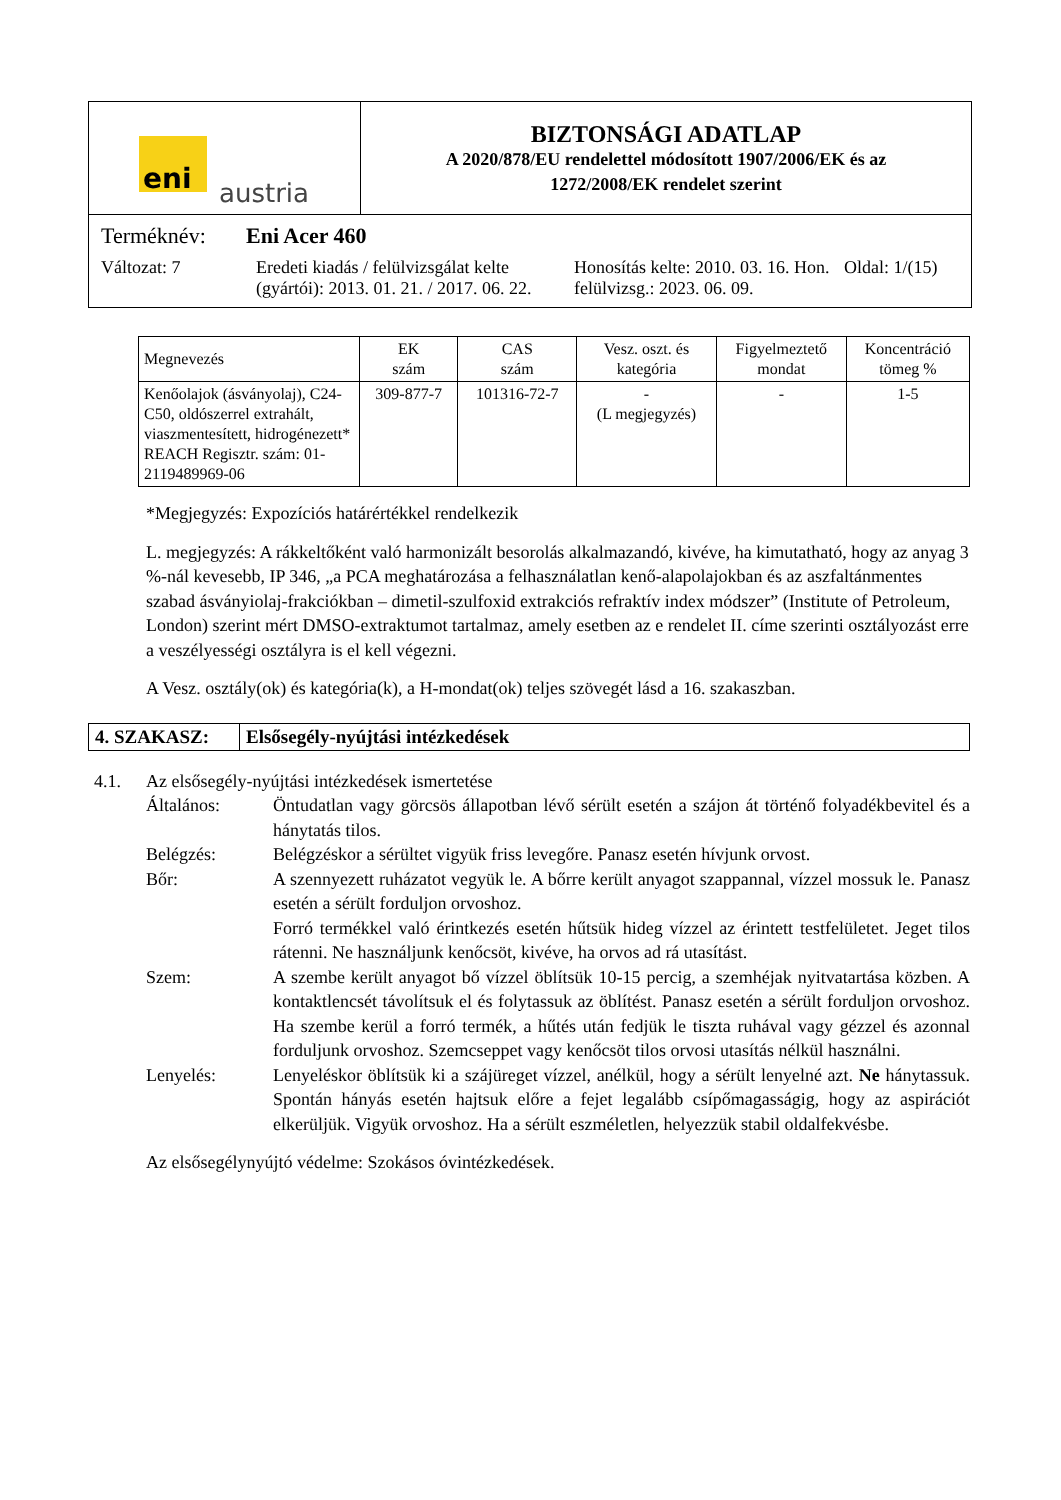eni austria
BIZTONSÁGI ADATLAP
A 2020/878/EU rendelettel módosított 1907/2006/EK és az
1272/2008/EK rendelet szerint
Terméknév: Eni Acer 460
Változat: 7 Eredeti kiadás / felülvizsgálat kelte (gyártói): 2013. 01. 21. / 2017. 06. 22. Honosítás kelte: 2010. 03. 16. Hon. felülvizsg.: 2023. 06. 09. Oldal: 1/(15)
| Megnevezés | EK szám | CAS szám | Vesz. oszt. és kategória | Figyelmeztető mondat | Koncentráció tömeg % |
| --- | --- | --- | --- | --- | --- |
| Kenőolajok (ásványolaj), C24-C50, oldószerrel extrahált, viaszmentesített, hidrogénezett* REACH Regisztr. szám: 01-2119489969-06 | 309-877-7 | 101316-72-7 | - (L megjegyzés) | - | 1-5 |
*Megjegyzés: Expozíciós határértékkel rendelkezik
L. megjegyzés: A rákkeltőként való harmonizált besorolás alkalmazandó, kivéve, ha kimutatható, hogy az anyag 3 %-nál kevesebb, IP 346, „a PCA meghatározása a felhasználatlan kenő-alapolajokban és az aszfaltánmentes szabad ásványiolaj-frakciókban – dimetil-szulfoxid extrakciós refraktív index módszer” (Institute of Petroleum, London) szerint mért DMSO-extraktumot tartalmaz, amely esetben az e rendelet II. címe szerinti osztályozást erre a veszélyességi osztályra is el kell végezni.
A Vesz. osztály(ok) és kategória(k), a H-mondat(ok) teljes szövegét lásd a 16. szakaszban.
4. SZAKASZ: Elsősegély-nyújtási intézkedések
4.1. Az elsősegély-nyújtási intézkedések ismertetése
Általános: Öntudatlan vagy görcsös állapotban lévő sérült esetén a szájon át történő folyadékbevitel és a hánytatás tilos.
Belégzés: Belégzéskor a sérültet vigyük friss levegőre. Panasz esetén hívjunk orvost.
Bőr: A szennyezett ruházatot vegyük le. A bőrre került anyagot szappannal, vízzel mossuk le. Panasz esetén a sérült forduljon orvoshoz.
Forró termékkel való érintkezés esetén hűtsük hideg vízzel az érintett testfelületet. Jeget tilos rátenni. Ne használjunk kenőcsöt, kivéve, ha orvos ad rá utasítást.
Szem: A szembe került anyagot bő vízzel öblítsük 10-15 percig, a szemhéjak nyitvatartása közben. A kontaktlencsét távolítsuk el és folytassuk az öblítést. Panasz esetén a sérült forduljon orvoshoz. Ha szembe kerül a forró termék, a hűtés után fedjük le tiszta ruhával vagy gézzel és azonnal forduljunk orvoshoz. Szemcseppet vagy kenőcsöt tilos orvosi utasítás nélkül használni.
Lenyelés: Lenyeléskor öblítsük ki a szájüreget vízzel, anélkül, hogy a sérült lenyelné azt. Ne hánytassuk. Spontán hányás esetén hajtsuk előre a fejet legalább csípőmagasságig, hogy az aspirációt elkerüljük. Vigyük orvoshoz. Ha a sérült eszméletlen, helyezzük stabil oldalfekvésbe.
Az elsősegélynyújtó védelme: Szokásos óvintézkedések.